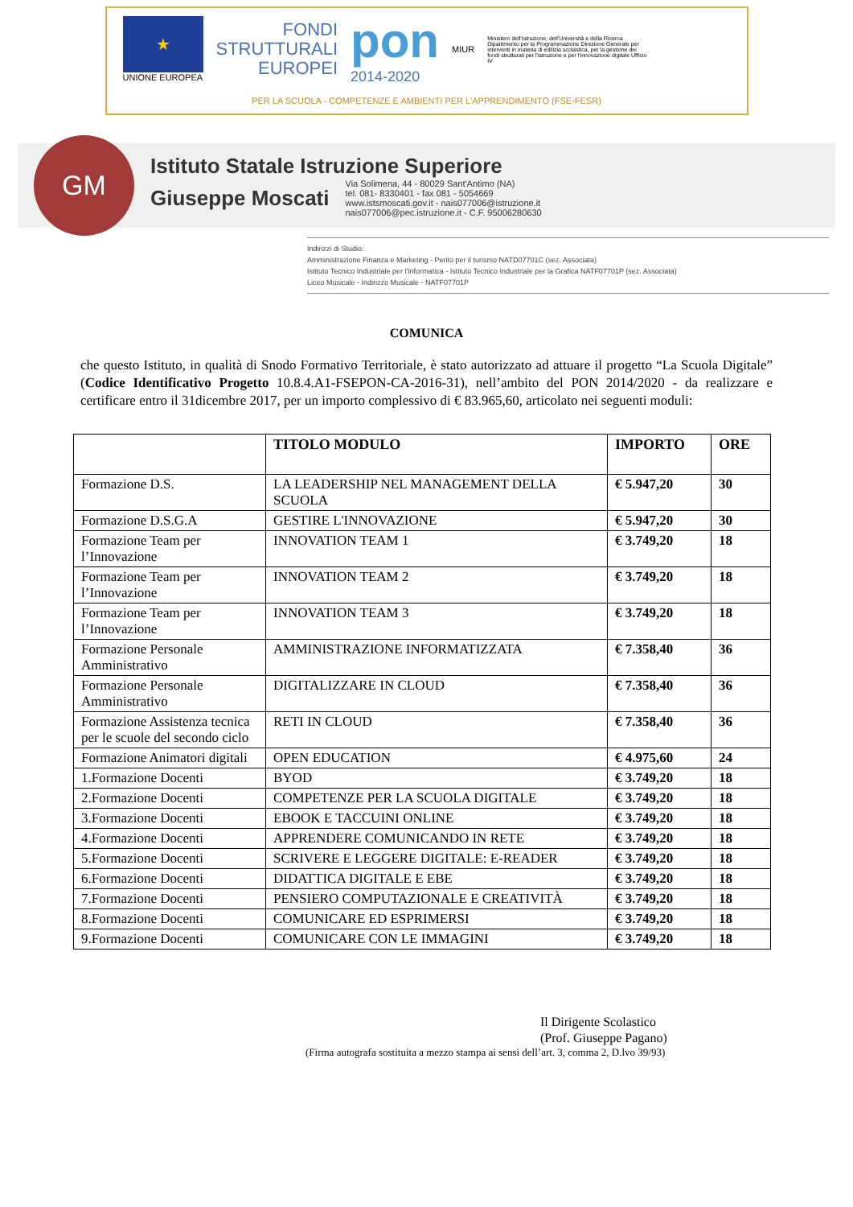★
UNIONE EUROPEA
FONDI
STRUTTURALI
EUROPEI
pon
2014-2020
MIUR
Ministero dell'Istruzione, dell'Università e della Ricerca Dipartimento per la Programmazione Direzione Generale per interventi in materia di edilizia scolastica, per la gestione dei fondi strutturali per l'istruzione e per l'innovazione digitale Ufficio IV
PER LA SCUOLA - COMPETENZE E AMBIENTI PER L'APPRENDIMENTO (FSE-FESR)
GM
Istituto Statale Istruzione Superiore
Giuseppe Moscati
Via Solimena, 44 - 80029 Sant'Antimo (NA)
tel. 081- 8330401 - fax 081 - 5054669
www.istsmoscati.gov.it - nais077006@istruzione.it
nais077006@pec.istruzione.it - C.F. 95006280630
Indirizzi di Studio:
Amministrazione Finanza e Marketing - Perito per il turismo NATD07701C (sez. Associata)
Istituto Tecnico Industriale per l'Informatica - Istituto Tecnico Industriale per la Grafica NATF07701P (sez. Associata)
Liceo Musicale - Indirizzo Musicale - NATF07701P
COMUNICA
che questo Istituto, in qualità di Snodo Formativo Territoriale, è stato autorizzato ad attuare il progetto “La Scuola Digitale” (Codice Identificativo Progetto 10.8.4.A1-FSEPON-CA-2016-31), nell’ambito del PON 2014/2020 - da realizzare e certificare entro il 31dicembre 2017, per un importo complessivo di € 83.965,60, articolato nei seguenti moduli:
| | TITOLO MODULO | IMPORTO | ORE |
| --- | --- | --- | --- |
| Formazione D.S. | LA LEADERSHIP NEL MANAGEMENT DELLA SCUOLA | € 5.947,20 | 30 |
| Formazione D.S.G.A | GESTIRE L'INNOVAZIONE | € 5.947,20 | 30 |
| Formazione Team per l’Innovazione | INNOVATION TEAM 1 | € 3.749,20 | 18 |
| Formazione Team per l’Innovazione | INNOVATION TEAM 2 | € 3.749,20 | 18 |
| Formazione Team per l’Innovazione | INNOVATION TEAM 3 | € 3.749,20 | 18 |
| Formazione Personale Amministrativo | AMMINISTRAZIONE INFORMATIZZATA | € 7.358,40 | 36 |
| Formazione Personale Amministrativo | DIGITALIZZARE IN CLOUD | € 7.358,40 | 36 |
| Formazione Assistenza tecnica per le scuole del secondo ciclo | RETI IN CLOUD | € 7.358,40 | 36 |
| Formazione Animatori digitali | OPEN EDUCATION | € 4.975,60 | 24 |
| 1.Formazione Docenti | BYOD | € 3.749,20 | 18 |
| 2.Formazione Docenti | COMPETENZE PER LA SCUOLA DIGITALE | € 3.749,20 | 18 |
| 3.Formazione Docenti | EBOOK E TACCUINI ONLINE | € 3.749,20 | 18 |
| 4.Formazione Docenti | APPRENDERE COMUNICANDO IN RETE | € 3.749,20 | 18 |
| 5.Formazione Docenti | SCRIVERE E LEGGERE DIGITALE: E-READER | € 3.749,20 | 18 |
| 6.Formazione Docenti | DIDATTICA DIGITALE E EBE | € 3.749,20 | 18 |
| 7.Formazione Docenti | PENSIERO COMPUTAZIONALE E CREATIVITÀ | € 3.749,20 | 18 |
| 8.Formazione Docenti | COMUNICARE ED ESPRIMERSI | € 3.749,20 | 18 |
| 9.Formazione Docenti | COMUNICARE CON LE IMMAGINI | € 3.749,20 | 18 |
Il Dirigente Scolastico
(Prof. Giuseppe Pagano)
(Firma autografa sostituita a mezzo stampa ai sensi dell’art. 3, comma 2, D.lvo 39/93)